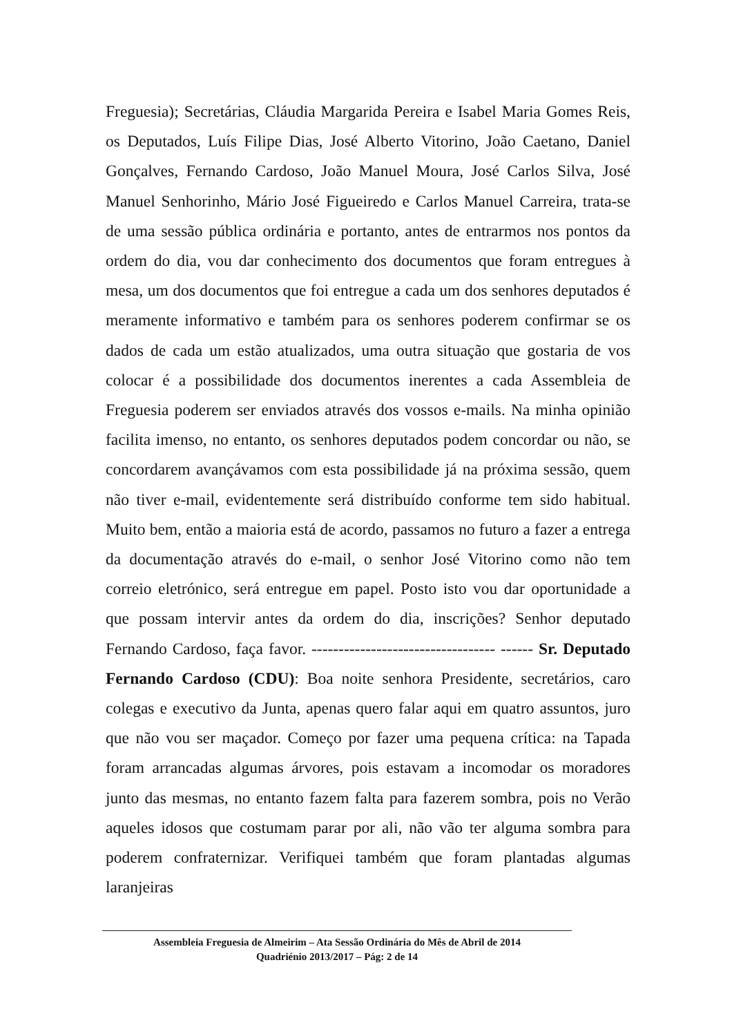Freguesia); Secretárias, Cláudia Margarida Pereira e Isabel Maria Gomes Reis, os Deputados, Luís Filipe Dias, José Alberto Vitorino, João Caetano, Daniel Gonçalves, Fernando Cardoso, João Manuel Moura, José Carlos Silva, José Manuel Senhorinho, Mário José Figueiredo e Carlos Manuel Carreira, trata-se de uma sessão pública ordinária e portanto, antes de entrarmos nos pontos da ordem do dia, vou dar conhecimento dos documentos que foram entregues à mesa, um dos documentos que foi entregue a cada um dos senhores deputados é meramente informativo e também para os senhores poderem confirmar se os dados de cada um estão atualizados, uma outra situação que gostaria de vos colocar é a possibilidade dos documentos inerentes a cada Assembleia de Freguesia poderem ser enviados através dos vossos e-mails. Na minha opinião facilita imenso, no entanto, os senhores deputados podem concordar ou não, se concordarem avançávamos com esta possibilidade já na próxima sessão, quem não tiver e-mail, evidentemente será distribuído conforme tem sido habitual. Muito bem, então a maioria está de acordo, passamos no futuro a fazer a entrega da documentação através do e-mail, o senhor José Vitorino como não tem correio eletrónico, será entregue em papel. Posto isto vou dar oportunidade a que possam intervir antes da ordem do dia, inscrições? Senhor deputado Fernando Cardoso, faça favor. ---------------------------------- ------ Sr. Deputado Fernando Cardoso (CDU): Boa noite senhora Presidente, secretários, caro colegas e executivo da Junta, apenas quero falar aqui em quatro assuntos, juro que não vou ser maçador. Começo por fazer uma pequena crítica: na Tapada foram arrancadas algumas árvores, pois estavam a incomodar os moradores junto das mesmas, no entanto fazem falta para fazerem sombra, pois no Verão aqueles idosos que costumam parar por ali, não vão ter alguma sombra para poderem confraternizar. Verifiquei também que foram plantadas algumas laranjeiras
Assembleia Freguesia de Almeirim – Ata Sessão Ordinária do Mês de Abril de 2014
Quadriénio 2013/2017 – Pág: 2 de 14